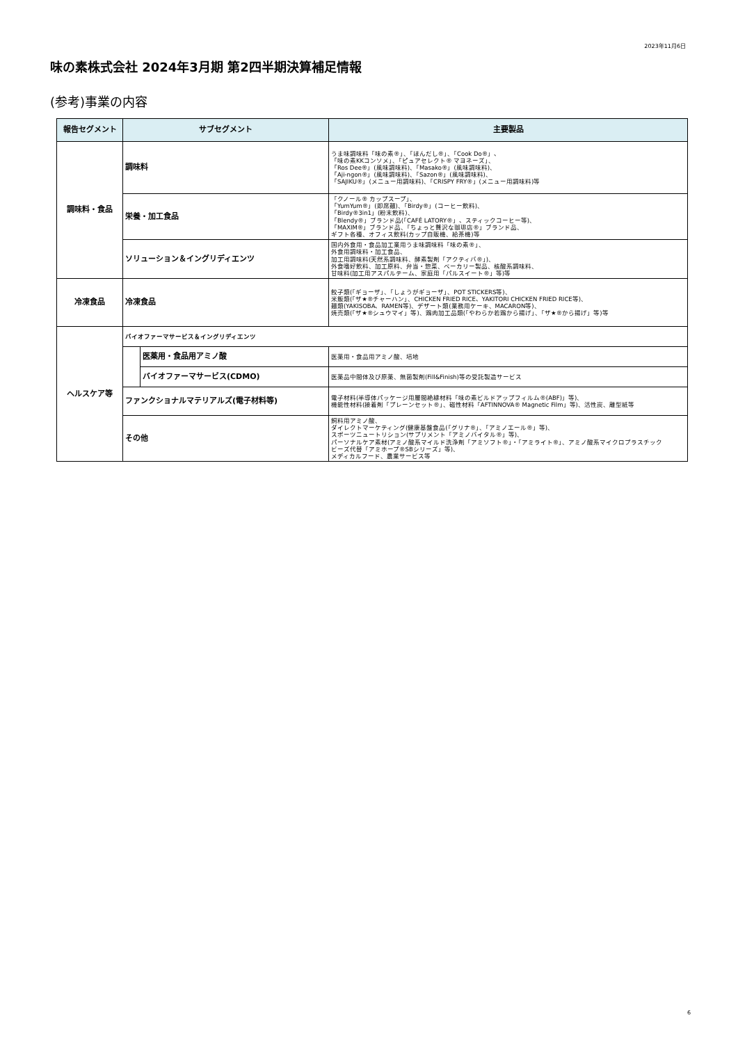2023年11月6日
味の素株式会社 2024年3月期 第2四半期決算補足情報
(参考)事業の内容
| 報告セグメント | サブセグメント | | 主要製品 |
| --- | --- | --- | --- |
| 調味料・食品 | 調味料 | | うま味調味料「味の素®」、「ほんだし®」、「Cook Do®」、 「味の素KKコンソメ」、「ピュアセレクト® マヨネーズ」、 「Ros Dee®」(風味調味料)、「Masako®」(風味調味料)、 「Aji-ngon®」(風味調味料)、「Sazon®」(風味調味料)、 「SAJIKU®」(メニュー用調味料)、「CRISPY FRY®」(メニュー用調味料)等 |
| | 栄養・加工食品 | | 「クノール® カップスープ」、 「YumYum®」(即席麺)、「Birdy®」(コーヒー飲料)、 「Birdy®3in1」(粉末飲料)、 「Blendy®」ブランド品(「CAFÉ LATORY®」、スティックコーヒー等)、 「MAXIM®」ブランド品、「ちょっと贅沢な珈琲店®」ブランド品、 ギフト各種、オフィス飲料(カップ自販機、給茶機)等 |
| | ソリューション＆イングリディエンツ | | 国内外食用・食品加工業用うま味調味料「味の素®」、 外食用調味料・加工食品、 加工用調味料(天然系調味料、酵素製剤「アクティバ®」)、 外食嗜好飲料、加工原料、弁当・惣菜、ベーカリー製品、核酸系調味料、 甘味料(加工用アスパルテーム、家庭用「パルスイート®」等)等 |
| 冷凍食品 | 冷凍食品 | | 餃子類(「ギョーザ」、「しょうがギョーザ」、POT STICKERS等)、 米飯類(「ザ★®チャーハン」、CHICKEN FRIED RICE、YAKITORI CHICKEN FRIED RICE等)、 麺類(YAKISOBA、RAMEN等)、デザート類(業務用ケーキ、MACARON等)、 焼売類(「ザ★®シュウマイ」等)、鶏肉加工品類(「やわらか若鶏から揚げ」、「ザ★®から揚げ」等)等 |
| ヘルスケア等 | バイオファーマサービス＆イングリディエンツ | | |
| | | 医薬用・食品用アミノ酸 | 医薬用・食品用アミノ酸、培地 |
| | | バイオファーマサービス(CDMO) | 医薬品中間体及び原薬、無菌製剤(Fill&Finish)等の受託製造サービス |
| | ファンクショナルマテリアルズ(電子材料等) | | 電子材料(半導体パッケージ用層間絶縁材料「味の素ビルドアップフィルム®(ABF)」等)、 機能性材料(接着剤「プレーンセット®」、磁性材料「AFTINNOVA® Magnetic Film」等)、活性炭、離型紙等 |
| | その他 | | 飼料用アミノ酸、 ダイレクトマーケティング(健康基盤食品(「グリナ®」、「アミノエール®」等)、 スポーツニュートリション(サプリメント「アミノバイタル®」等)、 パーソナルケア素材(アミノ酸系マイルド洗浄剤「アミソフト®」・「アミライト®」、アミノ酸系マイクロプラスチック ビーズ代替「アミホープ®SBシリーズ」等)、 メディカルフード、農業サービス等 |
6